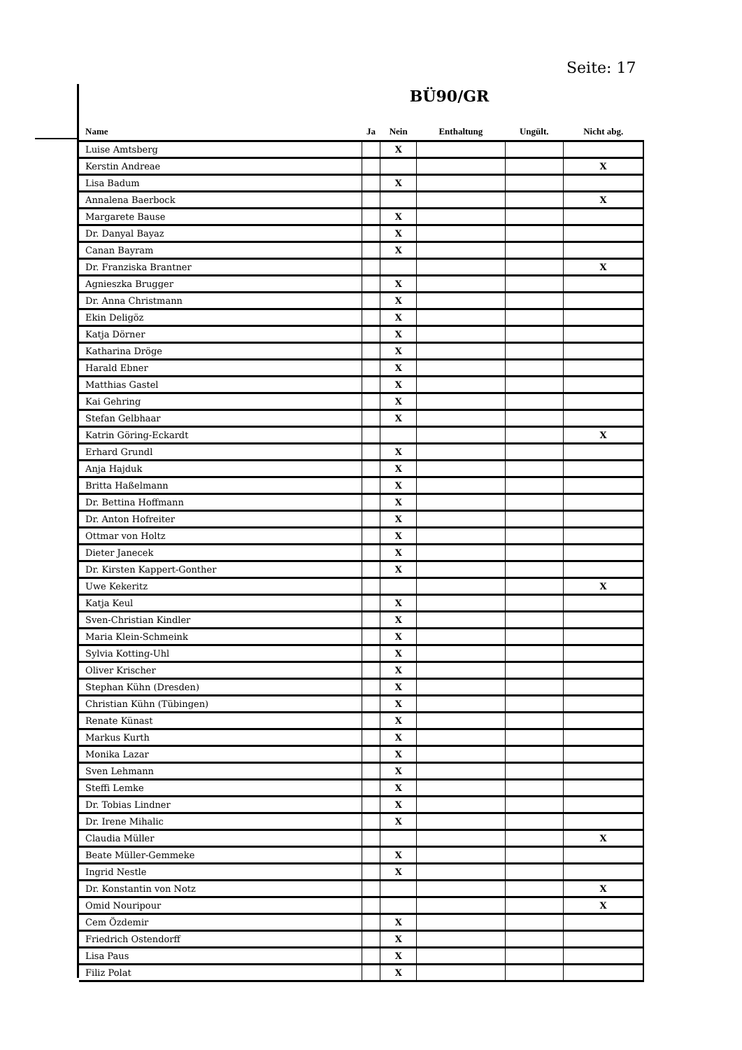Seite: 17
BÜ90/GR
| Name | Ja | Nein | Enthaltung | Ungült. | Nicht abg. |
| --- | --- | --- | --- | --- | --- |
| Luise Amtsberg | | X | | | |
| Kerstin Andreae | | | | | X |
| Lisa Badum | | X | | | |
| Annalena Baerbock | | | | | X |
| Margarete Bause | | X | | | |
| Dr. Danyal Bayaz | | X | | | |
| Canan Bayram | | X | | | |
| Dr. Franziska Brantner | | | | | X |
| Agnieszka Brugger | | X | | | |
| Dr. Anna Christmann | | X | | | |
| Ekin Deligöz | | X | | | |
| Katja Dörner | | X | | | |
| Katharina Dröge | | X | | | |
| Harald Ebner | | X | | | |
| Matthias Gastel | | X | | | |
| Kai Gehring | | X | | | |
| Stefan Gelbhaar | | X | | | |
| Katrin Göring-Eckardt | | | | | X |
| Erhard Grundl | | X | | | |
| Anja Hajduk | | X | | | |
| Britta Haßelmann | | X | | | |
| Dr. Bettina Hoffmann | | X | | | |
| Dr. Anton Hofreiter | | X | | | |
| Ottmar von Holtz | | X | | | |
| Dieter Janecek | | X | | | |
| Dr. Kirsten Kappert-Gonther | | X | | | |
| Uwe Kekeritz | | | | | X |
| Katja Keul | | X | | | |
| Sven-Christian Kindler | | X | | | |
| Maria Klein-Schmeink | | X | | | |
| Sylvia Kotting-Uhl | | X | | | |
| Oliver Krischer | | X | | | |
| Stephan Kühn (Dresden) | | X | | | |
| Christian Kühn (Tübingen) | | X | | | |
| Renate Künast | | X | | | |
| Markus Kurth | | X | | | |
| Monika Lazar | | X | | | |
| Sven Lehmann | | X | | | |
| Steffi Lemke | | X | | | |
| Dr. Tobias Lindner | | X | | | |
| Dr. Irene Mihalic | | X | | | |
| Claudia Müller | | | | | X |
| Beate Müller-Gemmeke | | X | | | |
| Ingrid Nestle | | X | | | |
| Dr. Konstantin von Notz | | | | | X |
| Omid Nouripour | | | | | X |
| Cem Özdemir | | X | | | |
| Friedrich Ostendorff | | X | | | |
| Lisa Paus | | X | | | |
| Filiz Polat | | X | | | |